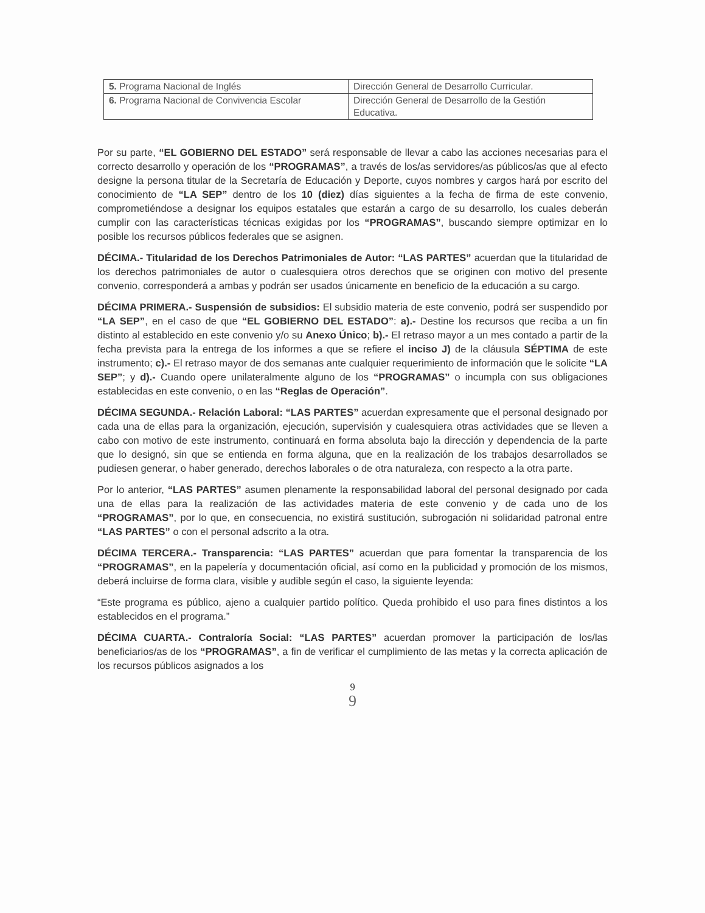| 5. Programa Nacional de Inglés | Dirección General de Desarrollo Curricular. |
| 6. Programa Nacional de Convivencia Escolar | Dirección General de Desarrollo de la Gestión Educativa. |
Por su parte, “EL GOBIERNO DEL ESTADO” será responsable de llevar a cabo las acciones necesarias para el correcto desarrollo y operación de los “PROGRAMAS”, a través de los/as servidores/as públicos/as que al efecto designe la persona titular de la Secretaría de Educación y Deporte, cuyos nombres y cargos hará por escrito del conocimiento de “LA SEP” dentro de los 10 (diez) días siguientes a la fecha de firma de este convenio, comprometiéndose a designar los equipos estatales que estarán a cargo de su desarrollo, los cuales deberán cumplir con las características técnicas exigidas por los “PROGRAMAS”, buscando siempre optimizar en lo posible los recursos públicos federales que se asignen.
DÉCIMA.- Titularidad de los Derechos Patrimoniales de Autor: “LAS PARTES” acuerdan que la titularidad de los derechos patrimoniales de autor o cualesquiera otros derechos que se originen con motivo del presente convenio, corresponderá a ambas y podrán ser usados únicamente en beneficio de la educación a su cargo.
DÉCIMA PRIMERA.- Suspensión de subsidios: El subsidio materia de este convenio, podrá ser suspendido por “LA SEP”, en el caso de que “EL GOBIERNO DEL ESTADO”: a).- Destine los recursos que reciba a un fin distinto al establecido en este convenio y/o su Anexo Único; b).- El retraso mayor a un mes contado a partir de la fecha prevista para la entrega de los informes a que se refiere el inciso J) de la cláusula SÉPTIMA de este instrumento; c).- El retraso mayor de dos semanas ante cualquier requerimiento de información que le solicite “LA SEP”; y d).- Cuando opere unilateralmente alguno de los “PROGRAMAS” o incumpla con sus obligaciones establecidas en este convenio, o en las “Reglas de Operación”.
DÉCIMA SEGUNDA.- Relación Laboral: “LAS PARTES” acuerdan expresamente que el personal designado por cada una de ellas para la organización, ejecución, supervisión y cualesquiera otras actividades que se lleven a cabo con motivo de este instrumento, continuará en forma absoluta bajo la dirección y dependencia de la parte que lo designó, sin que se entienda en forma alguna, que en la realización de los trabajos desarrollados se pudiesen generar, o haber generado, derechos laborales o de otra naturaleza, con respecto a la otra parte.
Por lo anterior, “LAS PARTES” asumen plenamente la responsabilidad laboral del personal designado por cada una de ellas para la realización de las actividades materia de este convenio y de cada uno de los “PROGRAMAS”, por lo que, en consecuencia, no existirá sustitución, subrogación ni solidaridad patronal entre “LAS PARTES” o con el personal adscrito a la otra.
DÉCIMA TERCERA.- Transparencia: “LAS PARTES” acuerdan que para fomentar la transparencia de los “PROGRAMAS”, en la papelería y documentación oficial, así como en la publicidad y promoción de los mismos, deberá incluirse de forma clara, visible y audible según el caso, la siguiente leyenda:
“Este programa es público, ajeno a cualquier partido político. Queda prohibido el uso para fines distintos a los establecidos en el programa.”
DÉCIMA CUARTA.- Contraloría Social: “LAS PARTES” acuerdan promover la participación de los/las beneficiarios/as de los “PROGRAMAS”, a fin de verificar el cumplimiento de las metas y la correcta aplicación de los recursos públicos asignados a los
9
9